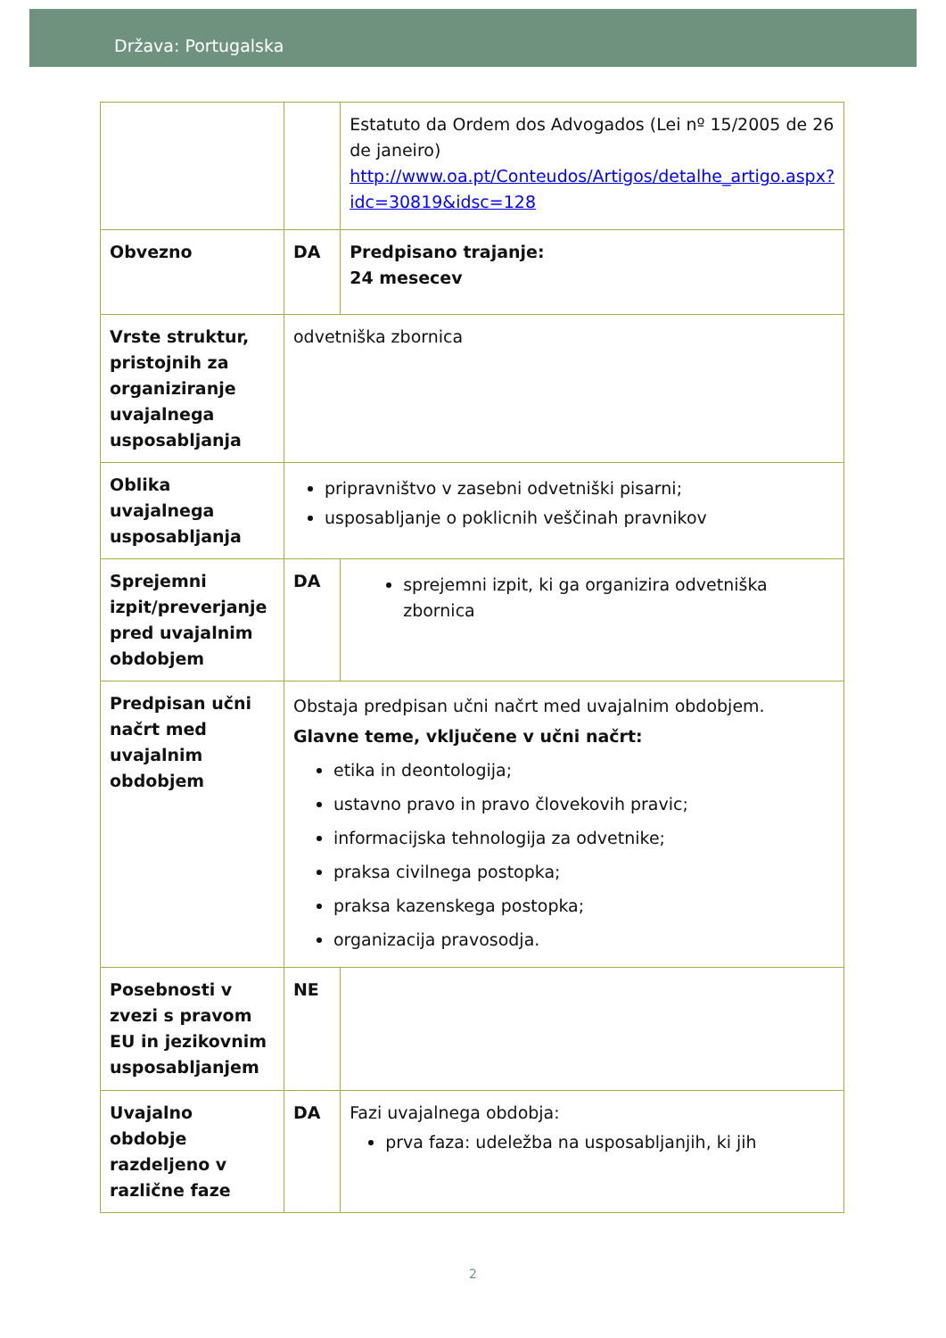Država: Portugalska
| | | Estatuto da Ordem dos Advogados (Lei nº 15/2005 de 26 de janeiro) http://www.oa.pt/Conteudos/Artigos/detalhe_artigo.aspx?idc=30819&idsc=128 |
| Obvezno | DA | Predpisano trajanje: 24 mesecev |
| Vrste struktur, pristojnih za organiziranje uvajalnega usposabljanja | odvetniška zbornica | |
| Oblika uvajalnega usposabljanja | pripravništvo v zasebni odvetniški pisarni; usposabljanje o poklicnih veščinah pravnikov | |
| Sprejemni izpit/preverjanje pred uvajalnim obdobjem | DA | sprejemni izpit, ki ga organizira odvetniška zbornica |
| Predpisan učni načrt med uvajalnim obdobjem | Obstaja predpisan učni načrt med uvajalnim obdobjem. Glavne teme, vključene v učni načrt: etika in deontologija; ustavno pravo in pravo človekovih pravic; informacijska tehnologija za odvetnike; praksa civilnega postopka; praksa kazenskega postopka; organizacija pravosodja. | |
| Posebnosti v zvezi s pravom EU in jezikovnim usposabljanjem | NE | |
| Uvajalno obdobje razdeljeno v različne faze | DA | Fazi uvajalnega obdobja: prva faza: udeležba na usposabljanjih, ki jih |
2